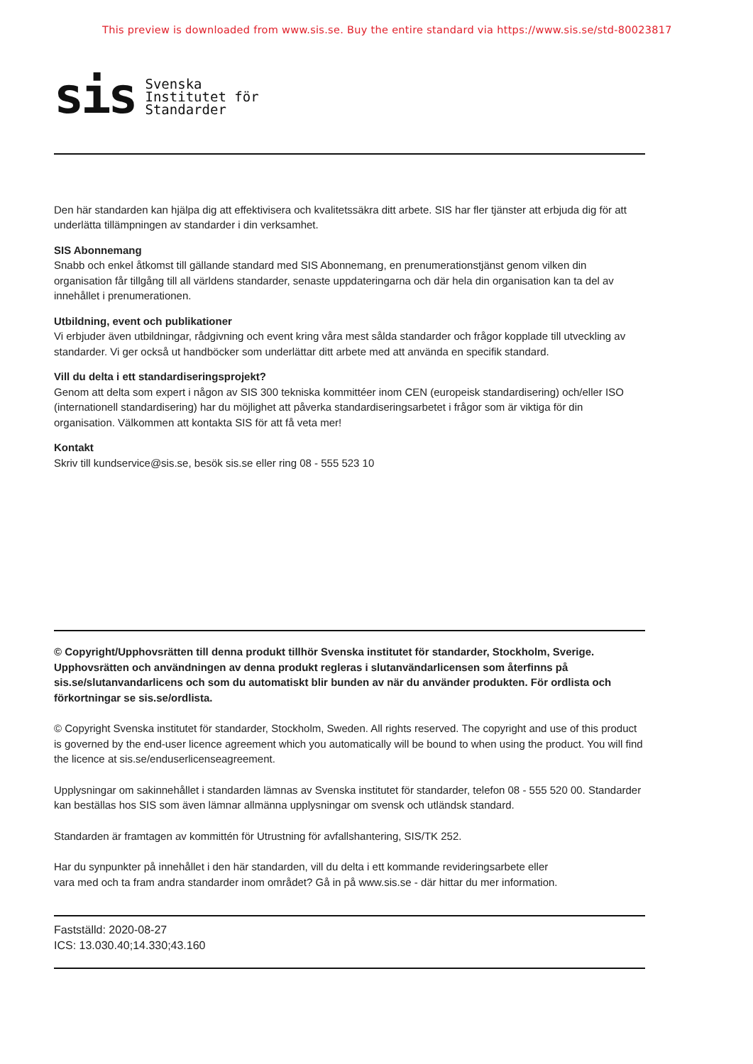This preview is downloaded from www.sis.se. Buy the entire standard via https://www.sis.se/std-80023817
sis Svenska
Institutet för
Standarder
Den här standarden kan hjälpa dig att effektivisera och kvalitetssäkra ditt arbete. SIS har fler tjänster att erbjuda dig för att underlätta tillämpningen av standarder i din verksamhet.
SIS Abonnemang
Snabb och enkel åtkomst till gällande standard med SIS Abonnemang, en prenumerationstjänst genom vilken din organisation får tillgång till all världens standarder, senaste uppdateringarna och där hela din organisation kan ta del av innehållet i prenumerationen.
Utbildning, event och publikationer
Vi erbjuder även utbildningar, rådgivning och event kring våra mest sålda standarder och frågor kopplade till utveckling av standarder. Vi ger också ut handböcker som underlättar ditt arbete med att använda en specifik standard.
Vill du delta i ett standardiseringsprojekt?
Genom att delta som expert i någon av SIS 300 tekniska kommittéer inom CEN (europeisk standardisering) och/eller ISO (internationell standardisering) har du möjlighet att påverka standardiseringsarbetet i frågor som är viktiga för din organisation. Välkommen att kontakta SIS för att få veta mer!
Kontakt
Skriv till kundservice@sis.se, besök sis.se eller ring 08 - 555 523 10
© Copyright/Upphovsrätten till denna produkt tillhör Svenska institutet för standarder, Stockholm, Sverige. Upphovsrätten och användningen av denna produkt regleras i slutanvändarlicensen som återfinns på sis.se/slutanvandarlicens och som du automatiskt blir bunden av när du använder produkten. För ordlista och förkortningar se sis.se/ordlista.
© Copyright Svenska institutet för standarder, Stockholm, Sweden. All rights reserved. The copyright and use of this product is governed by the end-user licence agreement which you automatically will be bound to when using the product. You will find the licence at sis.se/enduserlicenseagreement.
Upplysningar om sakinnehållet i standarden lämnas av Svenska institutet för standarder, telefon 08 - 555 520 00. Standarder kan beställas hos SIS som även lämnar allmänna upplysningar om svensk och utländsk standard.
Standarden är framtagen av kommittén för Utrustning för avfallshantering, SIS/TK 252.
Har du synpunkter på innehållet i den här standarden, vill du delta i ett kommande revideringsarbete eller
vara med och ta fram andra standarder inom området? Gå in på www.sis.se - där hittar du mer information.
Fastställd: 2020-08-27
ICS: 13.030.40;14.330;43.160